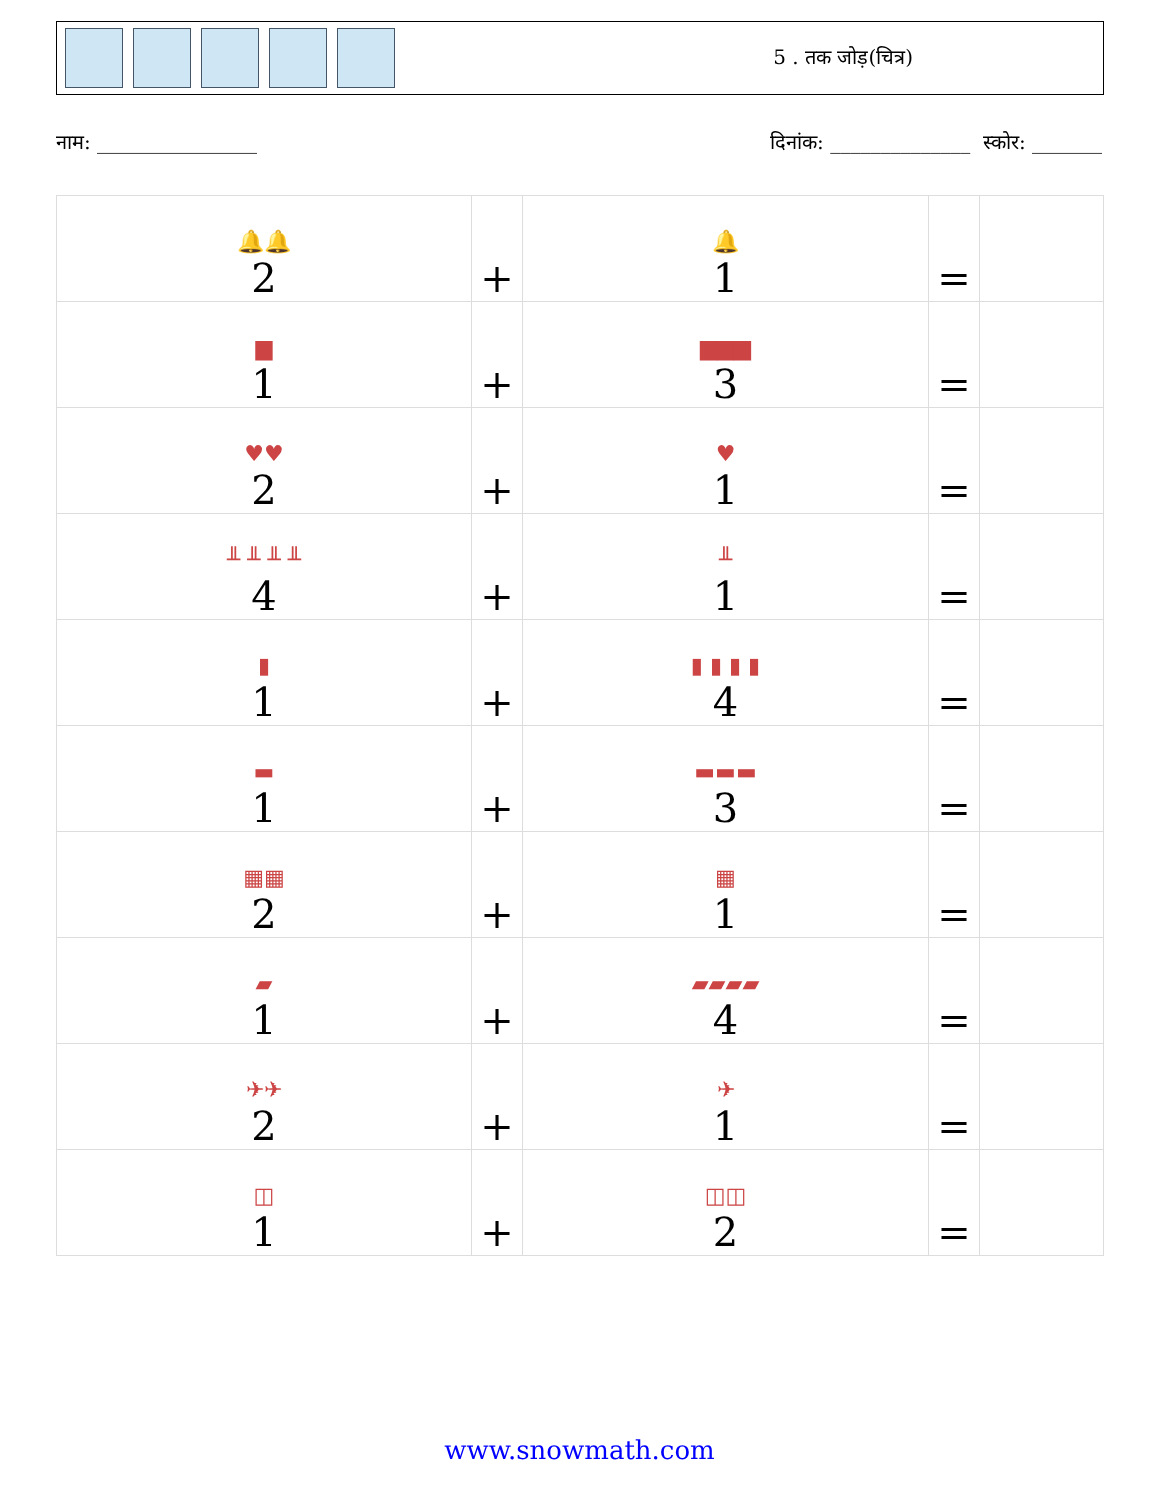5 . तक जोड़(चित्र)
नाम: ________________ दिनांक: ______________ स्कोर: _______
| 🔔🔔 2 | + | 🔔 1 | = | |
| ▆ 1 | + | ▆▆▆ 3 | = | |
| ♥♥ 2 | + | ♥ 1 | = | |
| ╨ ╨ ╨ ╨ 4 | + | ╨ 1 | = | |
| ▮ 1 | + | ▮ ▮ ▮ ▮ 4 | = | |
| ▬ 1 | + | ▬▬▬ 3 | = | |
| ▦▦ 2 | + | ▦ 1 | = | |
| ▰ 1 | + | ▰▰▰▰ 4 | = | |
| ✈✈ 2 | + | ✈ 1 | = | |
| ◫ 1 | + | ◫◫ 2 | = | |
www.snowmath.com